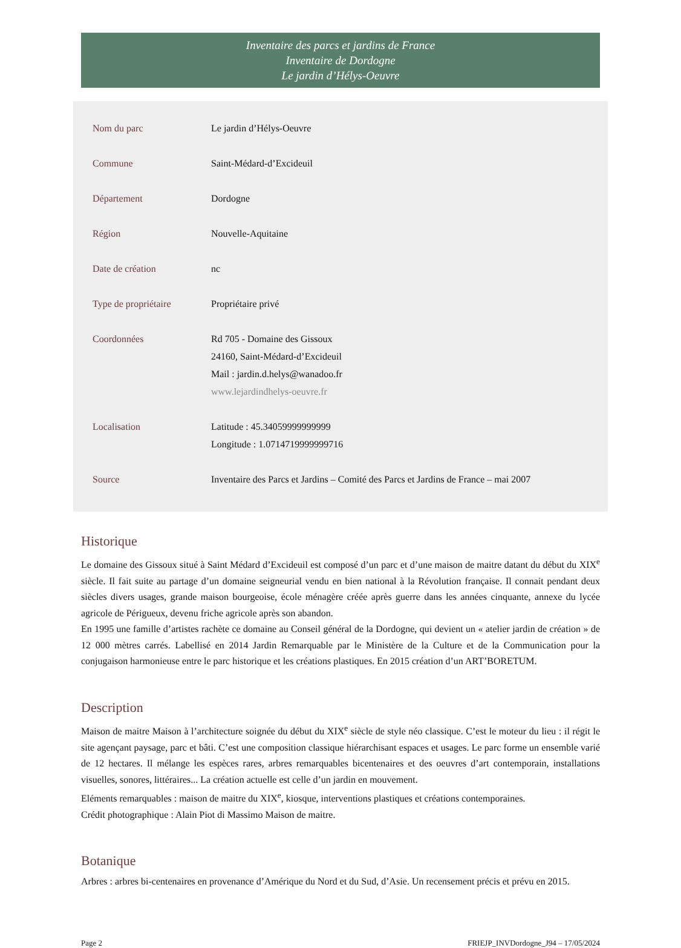Inventaire des parcs et jardins de France
Inventaire de Dordogne
Le jardin d’Hélys-Oeuvre
| Nom du parc | Le jardin d’Hélys-Oeuvre |
| Commune | Saint-Médard-d’Excideuil |
| Département | Dordogne |
| Région | Nouvelle-Aquitaine |
| Date de création | nc |
| Type de propriétaire | Propriétaire privé |
| Coordonnées | Rd 705 - Domaine des Gissoux 24160, Saint-Médard-d’Excideuil Mail : jardin.d.helys@wanadoo.fr www.lejardindhelys-oeuvre.fr |
| Localisation | Latitude : 45.34059999999999 Longitude : 1.0714719999999716 |
| Source | Inventaire des Parcs et Jardins – Comité des Parcs et Jardins de France – mai 2007 |
Historique
Le domaine des Gissoux situé à Saint Médard d’Excideuil est composé d’un parc et d’une maison de maitre datant du début du XIX<sup>e</sup> siècle. Il fait suite au partage d’un domaine seigneurial vendu en bien national à la Révolution française. Il connait pendant deux siècles divers usages, grande maison bourgeoise, école ménagère créée après guerre dans les années cinquante, annexe du lycée agricole de Périgueux, devenu friche agricole après son abandon.
En 1995 une famille d’artistes rachète ce domaine au Conseil général de la Dordogne, qui devient un « atelier jardin de création » de 12 000 mètres carrés. Labellisé en 2014 Jardin Remarquable par le Ministère de la Culture et de la Communication pour la conjugaison harmonieuse entre le parc historique et les créations plastiques. En 2015 création d’un ART’BORETUM.
Description
Maison de maitre Maison à l’architecture soignée du début du XIX<sup>e</sup> siècle de style néo classique. C’est le moteur du lieu : il régit le site agençant paysage, parc et bâti. C’est une composition classique hiérarchisant espaces et usages. Le parc forme un ensemble varié de 12 hectares. Il mélange les espèces rares, arbres remarquables bicentenaires et des oeuvres d’art contemporain, installations visuelles, sonores, littéraires... La création actuelle est celle d’un jardin en mouvement.
Eléments remarquables : maison de maitre du XIX<sup>e</sup>, kiosque, interventions plastiques et créations contemporaines.
Crédit photographique : Alain Piot di Massimo Maison de maitre.
Botanique
Arbres : arbres bi-centenaires en provenance d’Amérique du Nord et du Sud, d’Asie. Un recensement précis et prévu en 2015.
Page 2 FRIEJP_INVDordogne_J94 – 17/05/2024